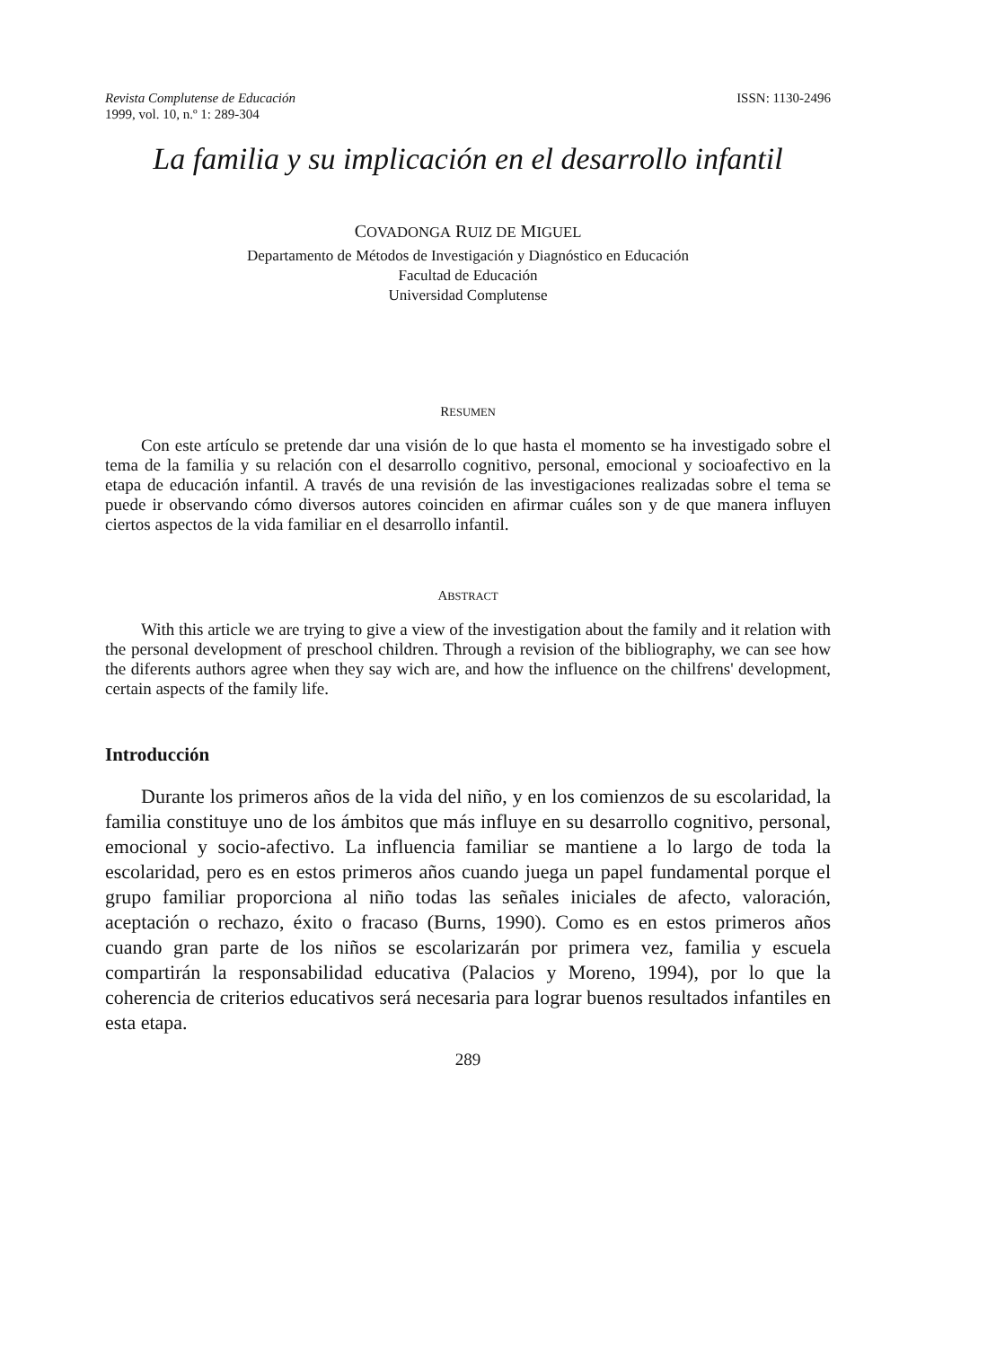Revista Complutense de Educación
1999, vol. 10, n.º 1: 289-304
ISSN: 1130-2496
La familia y su implicación en el desarrollo infantil
COVADONGA RUIZ DE MIGUEL
Departamento de Métodos de Investigación y Diagnóstico en Educación
Facultad de Educación
Universidad Complutense
RESUMEN
Con este artículo se pretende dar una visión de lo que hasta el momento se ha investigado sobre el tema de la familia y su relación con el desarrollo cognitivo, personal, emocional y socioafectivo en la etapa de educación infantil. A través de una revisión de las investigaciones realizadas sobre el tema se puede ir observando cómo diversos autores coinciden en afirmar cuáles son y de que manera influyen ciertos aspectos de la vida familiar en el desarrollo infantil.
ABSTRACT
With this article we are trying to give a view of the investigation about the family and it relation with the personal development of preschool children. Through a revision of the bibliography, we can see how the diferents authors agree when they say wich are, and how the influence on the chilfrens' development, certain aspects of the family life.
Introducción
Durante los primeros años de la vida del niño, y en los comienzos de su escolaridad, la familia constituye uno de los ámbitos que más influye en su desarrollo cognitivo, personal, emocional y socio-afectivo. La influencia familiar se mantiene a lo largo de toda la escolaridad, pero es en estos primeros años cuando juega un papel fundamental porque el grupo familiar proporciona al niño todas las señales iniciales de afecto, valoración, aceptación o rechazo, éxito o fracaso (Burns, 1990). Como es en estos primeros años cuando gran parte de los niños se escolarizarán por primera vez, familia y escuela compartirán la responsabilidad educativa (Palacios y Moreno, 1994), por lo que la coherencia de criterios educativos será necesaria para lograr buenos resultados infantiles en esta etapa.
289